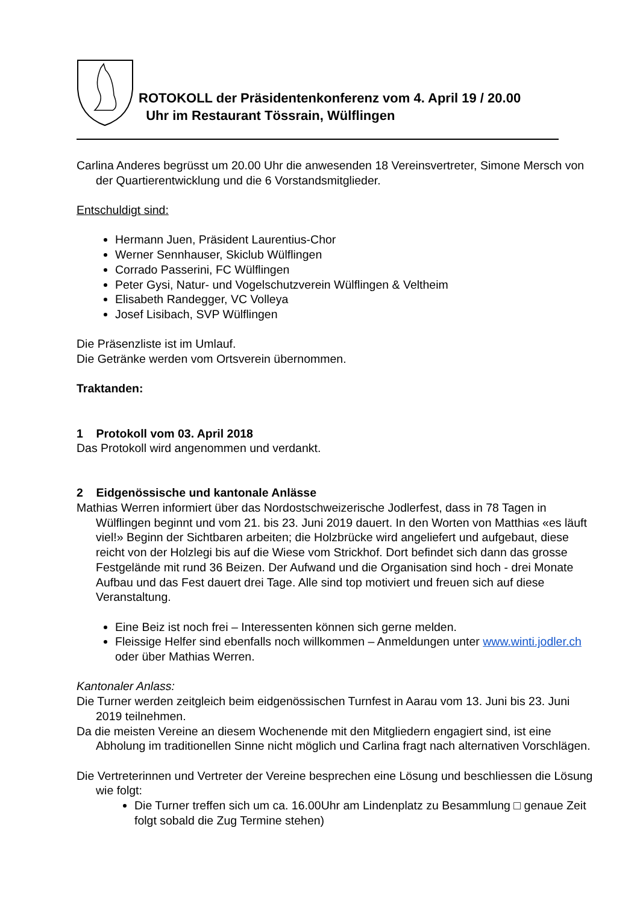ROTOKOLL der Präsidentenkonferenz vom 4. April 19 / 20.00
Uhr im Restaurant Tössrain, Wülflingen
Carlina Anderes begrüsst um 20.00 Uhr die anwesenden 18 Vereinsvertreter, Simone Mersch von der Quartierentwicklung und die 6 Vorstandsmitglieder.
Entschuldigt sind:
Hermann Juen, Präsident Laurentius-Chor
Werner Sennhauser, Skiclub Wülflingen
Corrado Passerini, FC Wülflingen
Peter Gysi, Natur- und Vogelschutzverein Wülflingen & Veltheim
Elisabeth Randegger, VC Volleya
Josef Lisibach, SVP Wülflingen
Die Präsenzliste ist im Umlauf.
Die Getränke werden vom Ortsverein übernommen.
Traktanden:
1 Protokoll vom 03. April 2018
Das Protokoll wird angenommen und verdankt.
2 Eidgenössische und kantonale Anlässe
Mathias Werren informiert über das Nordostschweizerische Jodlerfest, dass in 78 Tagen in Wülflingen beginnt und vom 21. bis 23. Juni 2019 dauert. In den Worten von Matthias «es läuft viel!» Beginn der Sichtbaren arbeiten; die Holzbrücke wird angeliefert und aufgebaut, diese reicht von der Holzlegi bis auf die Wiese vom Strickhof. Dort befindet sich dann das grosse Festgelände mit rund 36 Beizen. Der Aufwand und die Organisation sind hoch - drei Monate Aufbau und das Fest dauert drei Tage. Alle sind top motiviert und freuen sich auf diese Veranstaltung.
Eine Beiz ist noch frei – Interessenten können sich gerne melden.
Fleissige Helfer sind ebenfalls noch willkommen – Anmeldungen unter www.winti.jodler.ch oder über Mathias Werren.
Kantonaler Anlass:
Die Turner werden zeitgleich beim eidgenössischen Turnfest in Aarau vom 13. Juni bis 23. Juni 2019 teilnehmen.
Da die meisten Vereine an diesem Wochenende mit den Mitgliedern engagiert sind, ist eine Abholung im traditionellen Sinne nicht möglich und Carlina fragt nach alternativen Vorschlägen.
Die Vertreterinnen und Vertreter der Vereine besprechen eine Lösung und beschliessen die Lösung wie folgt:
Die Turner treffen sich um ca. 16.00Uhr am Lindenplatz zu Besammlung □ genaue Zeit folgt sobald die Zug Termine stehen)